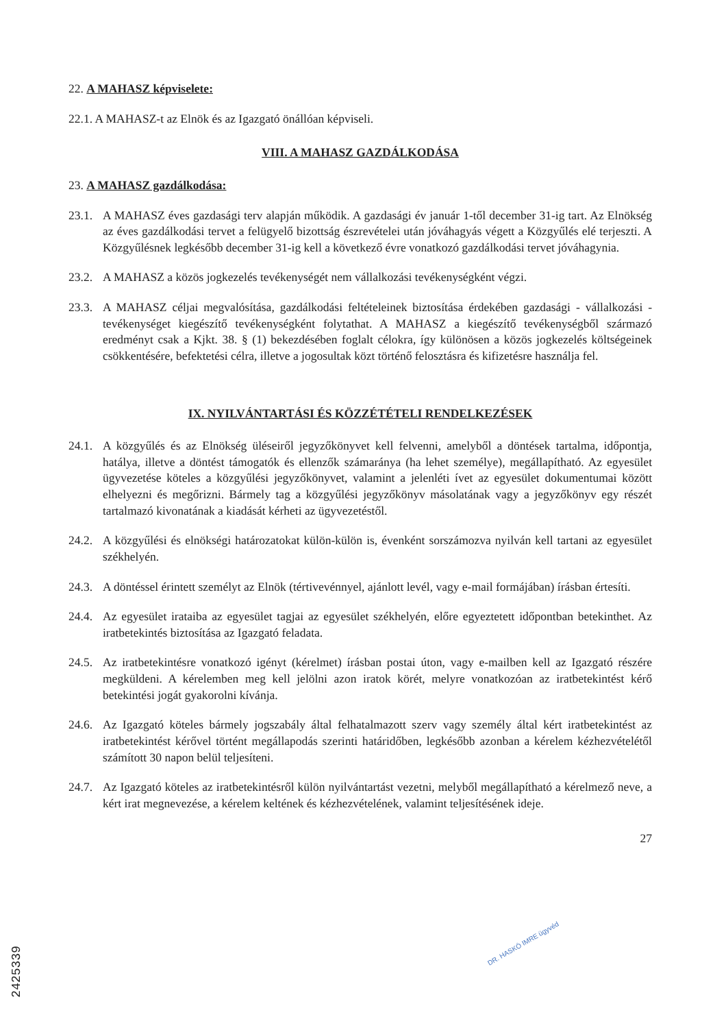22. A MAHASZ képviselete:
22.1. A MAHASZ-t az Elnök és az Igazgató önállóan képviseli.
VIII. A MAHASZ GAZDÁLKODÁSA
23. A MAHASZ gazdálkodása:
23.1. A MAHASZ éves gazdasági terv alapján működik. A gazdasági év január 1-től december 31-ig tart. Az Elnökség az éves gazdálkodási tervet a felügyelő bizottság észrevételei után jóváhagyás végett a Közgyűlés elé terjeszti. A Közgyűlésnek legkésőbb december 31-ig kell a következő évre vonatkozó gazdálkodási tervet jóváhagynia.
23.2. A MAHASZ a közös jogkezelés tevékenységét nem vállalkozási tevékenységként végzi.
23.3. A MAHASZ céljai megvalósítása, gazdálkodási feltételeinek biztosítása érdekében gazdasági - vállalkozási - tevékenységet kiegészítő tevékenységként folytathat. A MAHASZ a kiegészítő tevékenységből származó eredményt csak a Kjkt. 38. § (1) bekezdésében foglalt célokra, így különösen a közös jogkezelés költségeinek csökkentésére, befektetési célra, illetve a jogosultak közt történő felosztásra és kifizetésre használja fel.
IX. NYILVÁNTARTÁSI ÉS KÖZZÉTÉTELI RENDELKEZÉSEK
24.1. A közgyűlés és az Elnökség üléseiről jegyzőkönyvet kell felvenni, amelyből a döntések tartalma, időpontja, hatálya, illetve a döntést támogatók és ellenzők számaránya (ha lehet személye), megállapítható. Az egyesület ügyvezetése köteles a közgyűlési jegyzőkönyvet, valamint a jelenléti ívet az egyesület dokumentumai között elhelyezni és megőrizni. Bármely tag a közgyűlési jegyzőkönyv másolatának vagy a jegyzőkönyv egy részét tartalmazó kivonatának a kiadását kérheti az ügyvezetéstől.
24.2. A közgyűlési és elnökségi határozatokat külön-külön is, évenként sorszámozva nyilván kell tartani az egyesület székhelyén.
24.3. A döntéssel érintett személyt az Elnök (tértivevénnyel, ajánlott levél, vagy e-mail formájában) írásban értesíti.
24.4. Az egyesület irataiba az egyesület tagjai az egyesület székhelyén, előre egyeztetett időpontban betekinthet. Az iratbetekintés biztosítása az Igazgató feladata.
24.5. Az iratbetekintésre vonatkozó igényt (kérelmet) írásban postai úton, vagy e-mailben kell az Igazgató részére megküldeni. A kérelemben meg kell jelölni azon iratok körét, melyre vonatkozóan az iratbetekintést kérő betekintési jogát gyakorolni kívánja.
24.6. Az Igazgató köteles bármely jogszabály által felhatalmazott szerv vagy személy által kért iratbetekintést az iratbetekintést kérővel történt megállapodás szerinti határidőben, legkésőbb azonban a kérelem kézhezvételétől számított 30 napon belül teljesíteni.
24.7. Az Igazgató köteles az iratbetekintésről külön nyilvántartást vezetni, melyből megállapítható a kérelmező neve, a kért irat megnevezése, a kérelem keltének és kézhezvételének, valamint teljesítésének ideje.
27
DR. HASKÓ IMRE ügyvéd
2425339